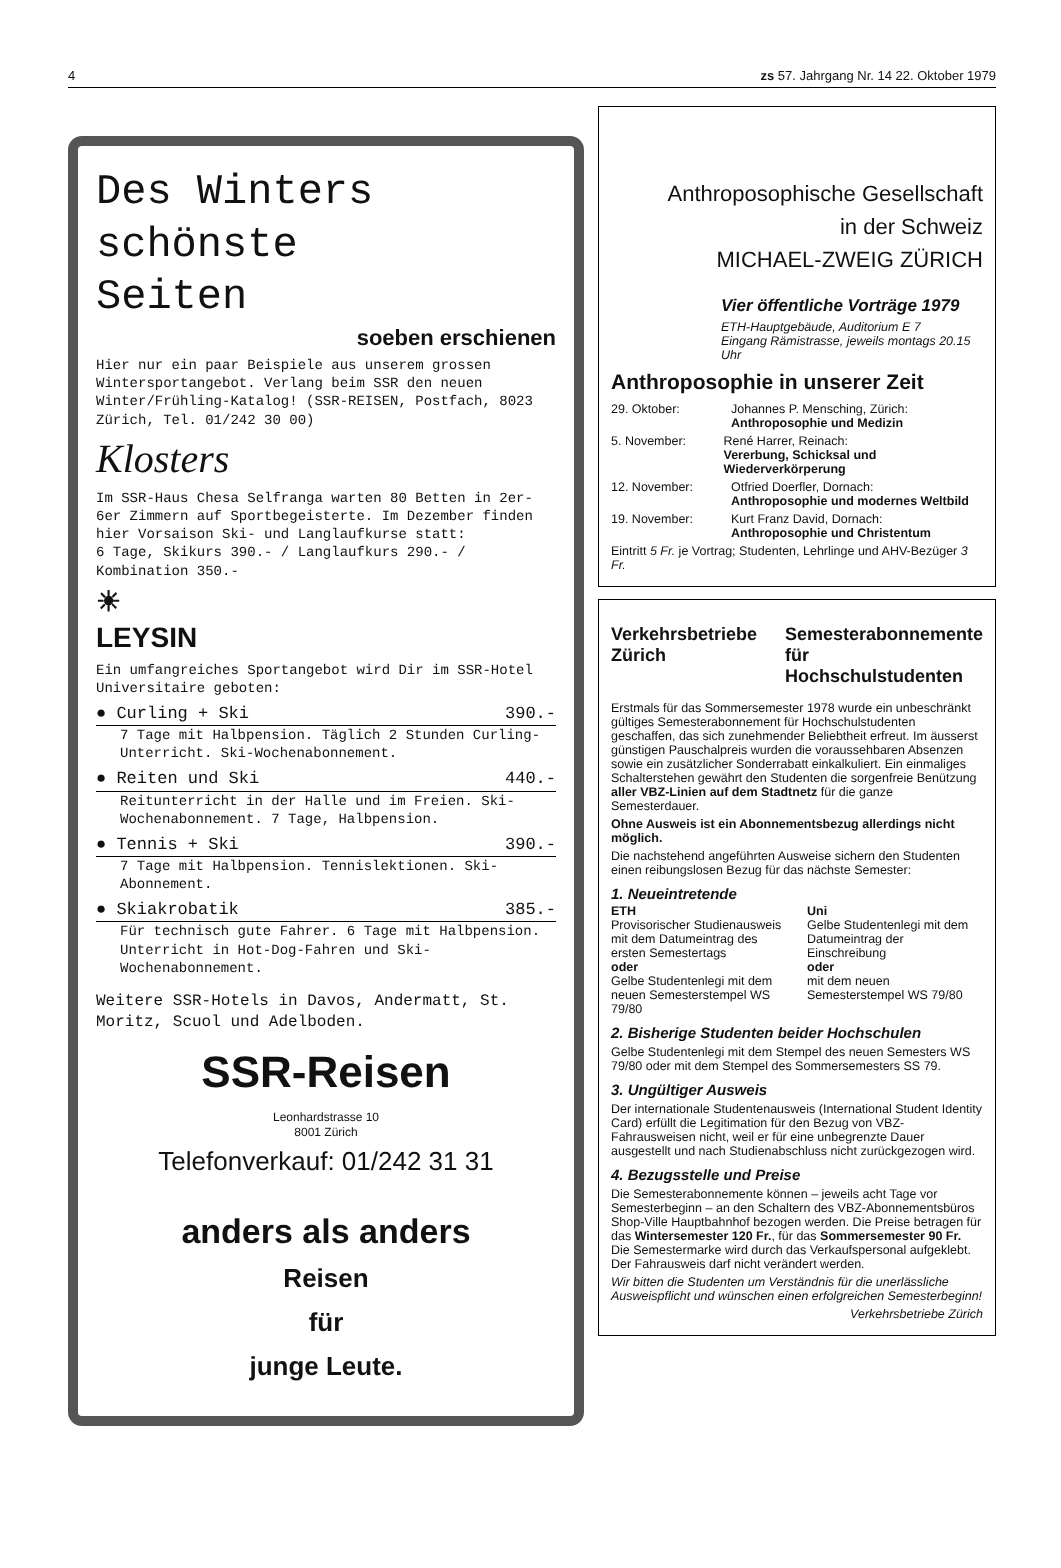4 zs 57. Jahrgang Nr. 14 22. Oktober 1979
Des Winters
schönste
Seiten
soeben erschienen
Hier nur ein paar Beispiele aus unserem grossen Wintersportangebot. Verlang beim SSR den neuen Winter/Frühling-Katalog! (SSR-REISEN, Postfach, 8023 Zürich, Tel. 01/242 30 00)
Klosters
Im SSR-Haus Chesa Selfranga warten 80 Betten in 2er-6er Zimmern auf Sportbegeisterte. Im Dezember finden hier Vorsaison Ski- und Langlaufkurse statt:
6 Tage, Skikurs 390.- / Langlaufkurs 290.- / Kombination 350.-
☀
LEYSIN
Ein umfangreiches Sportangebot wird Dir im SSR-Hotel Universitaire geboten:
● Curling + Ski 390.-
7 Tage mit Halbpension. Täglich 2 Stunden Curling-Unterricht. Ski-Wochenabonnement.
● Reiten und Ski 440.-
Reitunterricht in der Halle und im Freien. Ski-Wochenabonnement. 7 Tage, Halbpension.
● Tennis + Ski 390.-
7 Tage mit Halbpension. Tennislektionen. Ski-Abonnement.
● Skiakrobatik 385.-
Für technisch gute Fahrer. 6 Tage mit Halbpension. Unterricht in Hot-Dog-Fahren und Ski-Wochenabonnement.
Weitere SSR-Hotels in Davos, Andermatt, St. Moritz, Scuol und Adelboden.
SSR-Reisen
Leonhardstrasse 10
8001 Zürich
Telefonverkauf: 01/242 31 31
anders als anders
Reisen
für
junge Leute.
Anthroposophische Gesellschaft
in der Schweiz
MICHAEL-ZWEIG ZÜRICH
Vier öffentliche Vorträge 1979
ETH-Hauptgebäude, Auditorium E 7
Eingang Rämistrasse, jeweils montags 20.15 Uhr
Anthroposophie in unserer Zeit
29. Oktober: Johannes P. Mensching, Zürich:
Anthroposophie und Medizin
5. November: René Harrer, Reinach:
Vererbung, Schicksal und Wiederverkörperung
12. November: Otfried Doerfler, Dornach:
Anthroposophie und modernes Weltbild
19. November: Kurt Franz David, Dornach:
Anthroposophie und Christentum
Eintritt 5 Fr. je Vortrag; Studenten, Lehrlinge und AHV-Bezüger 3 Fr.
Verkehrsbetriebe Zürich Semesterabonnemente für Hochschulstudenten
Erstmals für das Sommersemester 1978 wurde ein unbeschränkt gültiges Semesterabonnement für Hochschulstudenten geschaffen, das sich zunehmender Beliebtheit erfreut. Im äusserst günstigen Pauschalpreis wurden die voraussehbaren Absenzen sowie ein zusätzlicher Sonderrabatt einkalkuliert. Ein einmaliges Schalterstehen gewährt den Studenten die sorgenfreie Benützung aller VBZ-Linien auf dem Stadtnetz für die ganze Semesterdauer.
Ohne Ausweis ist ein Abonnementsbezug allerdings nicht möglich.
Die nachstehend angeführten Ausweise sichern den Studenten einen reibungslosen Bezug für das nächste Semester:
1. Neueintretende
ETH
Provisorischer Studienausweis mit dem Datumeintrag des ersten Semestertags
oder
Gelbe Studentenlegi mit dem neuen Semesterstempel WS 79/80
Uni
Gelbe Studentenlegi mit dem Datumeintrag der Einschreibung
oder
mit dem neuen Semesterstempel WS 79/80
2. Bisherige Studenten beider Hochschulen
Gelbe Studentenlegi mit dem Stempel des neuen Semesters WS 79/80 oder mit dem Stempel des Sommersemesters SS 79.
3. Ungültiger Ausweis
Der internationale Studentenausweis (International Student Identity Card) erfüllt die Legitimation für den Bezug von VBZ-Fahrausweisen nicht, weil er für eine unbegrenzte Dauer ausgestellt und nach Studienabschluss nicht zurückgezogen wird.
4. Bezugsstelle und Preise
Die Semesterabonnemente können – jeweils acht Tage vor Semesterbeginn – an den Schaltern des VBZ-Abonnementsbüros Shop-Ville Hauptbahnhof bezogen werden. Die Preise betragen für das Wintersemester 120 Fr., für das Sommersemester 90 Fr. Die Semestermarke wird durch das Verkaufspersonal aufgeklebt. Der Fahrausweis darf nicht verändert werden.
Wir bitten die Studenten um Verständnis für die unerlässliche Ausweispflicht und wünschen einen erfolgreichen Semesterbeginn!
Verkehrsbetriebe Zürich